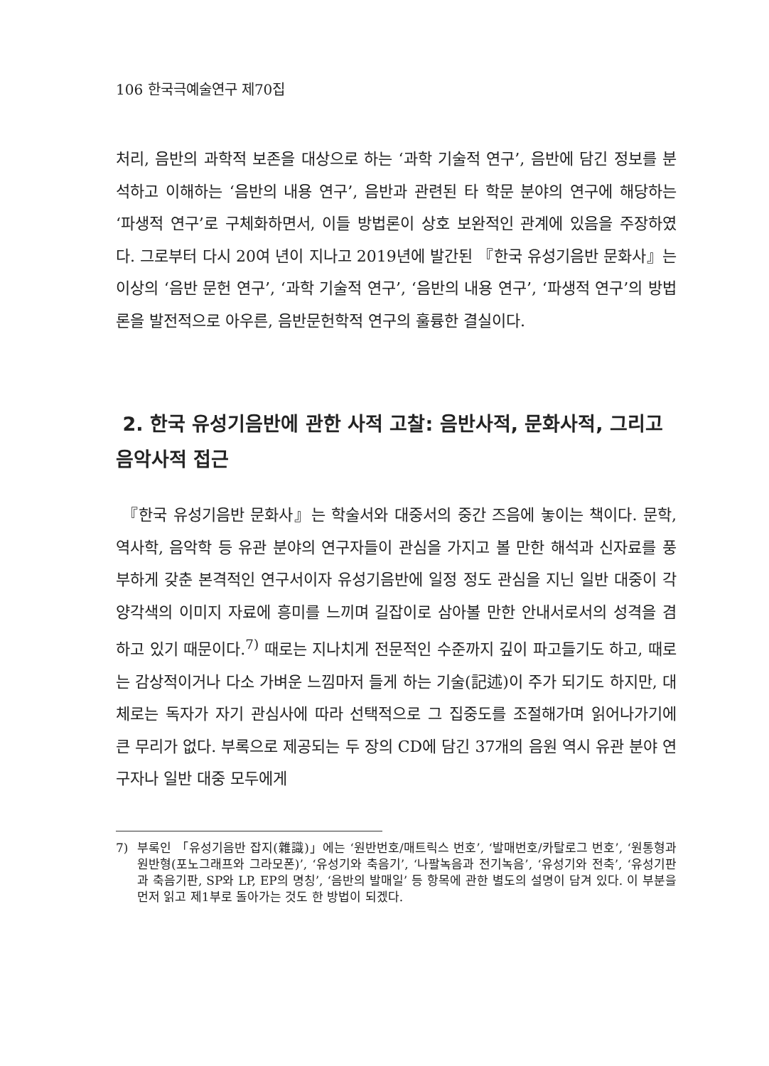106 한국극예술연구 제70집
처리, 음반의 과학적 보존을 대상으로 하는 ‘과학 기술적 연구’, 음반에 담긴 정보를 분석하고 이해하는 ‘음반의 내용 연구’, 음반과 관련된 타 학문 분야의 연구에 해당하는 ‘파생적 연구’로 구체화하면서, 이들 방법론이 상호 보완적인 관계에 있음을 주장하였다. 그로부터 다시 20여 년이 지나고 2019년에 발간된 『한국 유성기음반 문화사』는 이상의 ‘음반 문헌 연구’, ‘과학 기술적 연구’, ‘음반의 내용 연구’, ‘파생적 연구’의 방법론을 발전적으로 아우른, 음반문헌학적 연구의 훌륭한 결실이다.
2. 한국 유성기음반에 관한 사적 고찰: 음반사적, 문화사적, 그리고 음악사적 접근
『한국 유성기음반 문화사』는 학술서와 대중서의 중간 즈음에 놓이는 책이다. 문학, 역사학, 음악학 등 유관 분야의 연구자들이 관심을 가지고 볼 만한 해석과 신자료를 풍부하게 갖춘 본격적인 연구서이자 유성기음반에 일정 정도 관심을 지닌 일반 대중이 각양각색의 이미지 자료에 흥미를 느끼며 길잡이로 삼아볼 만한 안내서로서의 성격을 겸하고 있기 때문이다.<sup>7)</sup> 때로는 지나치게 전문적인 수준까지 깊이 파고들기도 하고, 때로는 감상적이거나 다소 가벼운 느낌마저 들게 하는 기술(記述)이 주가 되기도 하지만, 대체로는 독자가 자기 관심사에 따라 선택적으로 그 집중도를 조절해가며 읽어나가기에 큰 무리가 없다. 부록으로 제공되는 두 장의 CD에 담긴 37개의 음원 역시 유관 분야 연구자나 일반 대중 모두에게
7) 부록인 「유성기음반 잡지(雜識)」에는 ‘원반번호/매트릭스 번호’, ‘발매번호/카탈로그 번호’, ‘원통형과 원반형(포노그래프와 그라모폰)’, ‘유성기와 축음기’, ‘나팔녹음과 전기녹음’, ‘유성기와 전축’, ‘유성기판과 축음기판, SP와 LP, EP의 명칭’, ‘음반의 발매일’ 등 항목에 관한 별도의 설명이 담겨 있다. 이 부분을 먼저 읽고 제1부로 돌아가는 것도 한 방법이 되겠다.